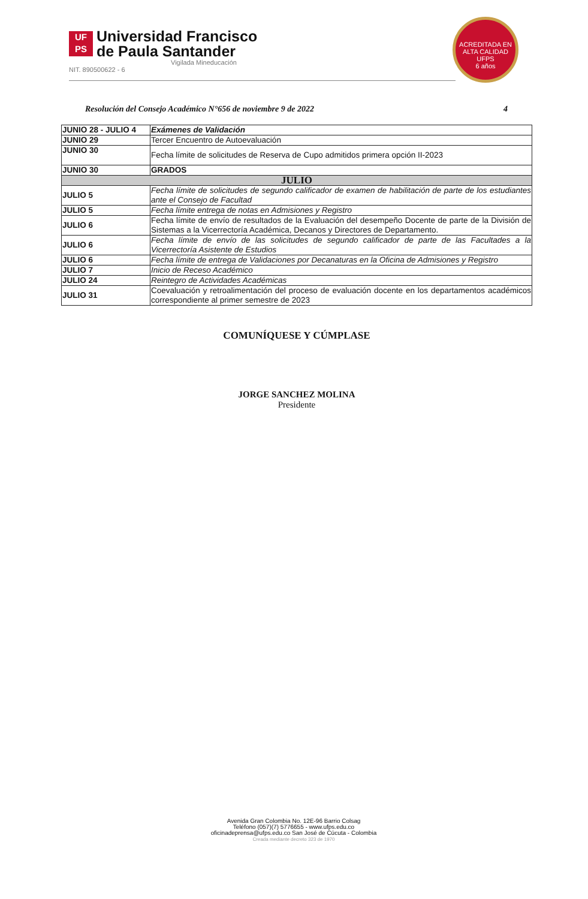UF
PS
Universidad Francisco
de Paula Santander
Vigilada Mineducación
NIT. 890500622 - 6
ACREDITADA EN ALTA CALIDAD
UFPS
6 años
Resolución del Consejo Académico N°656 de noviembre 9 de 2022 4
| JUNIO 28 - JULIO 4 | Exámenes de Validación |
| JUNIO 29 | Tercer Encuentro de Autoevaluación |
| JUNIO 30 | Fecha límite de solicitudes de Reserva de Cupo admitidos primera opción II-2023 |
| JUNIO 30 | GRADOS |
| JULIO | |
| JULIO 5 | Fecha límite de solicitudes de segundo calificador de examen de habilitación de parte de los estudiantes ante el Consejo de Facultad |
| JULIO 5 | Fecha límite entrega de notas en Admisiones y Registro |
| JULIO 6 | Fecha límite de envío de resultados de la Evaluación del desempeño Docente de parte de la División de Sistemas a la Vicerrectoría Académica, Decanos y Directores de Departamento. |
| JULIO 6 | Fecha límite de envío de las solicitudes de segundo calificador de parte de las Facultades a la Vicerrectoría Asistente de Estudios |
| JULIO 6 | Fecha límite de entrega de Validaciones por Decanaturas en la Oficina de Admisiones y Registro |
| JULIO 7 | Inicio de Receso Académico |
| JULIO 24 | Reintegro de Actividades Académicas |
| JULIO 31 | Coevaluación y retroalimentación del proceso de evaluación docente en los departamentos académicos correspondiente al primer semestre de 2023 |
COMUNÍQUESE Y CÚMPLASE
JORGE SANCHEZ MOLINA
Presidente
Avenida Gran Colombia No. 12E-96 Barrio Colsag
Teléfono (057)(7) 5776655 - www.ufps.edu.co
oficinadeprensa@ufps.edu.co San José de Cúcuta - Colombia
Creada mediante decreto 323 de 1970